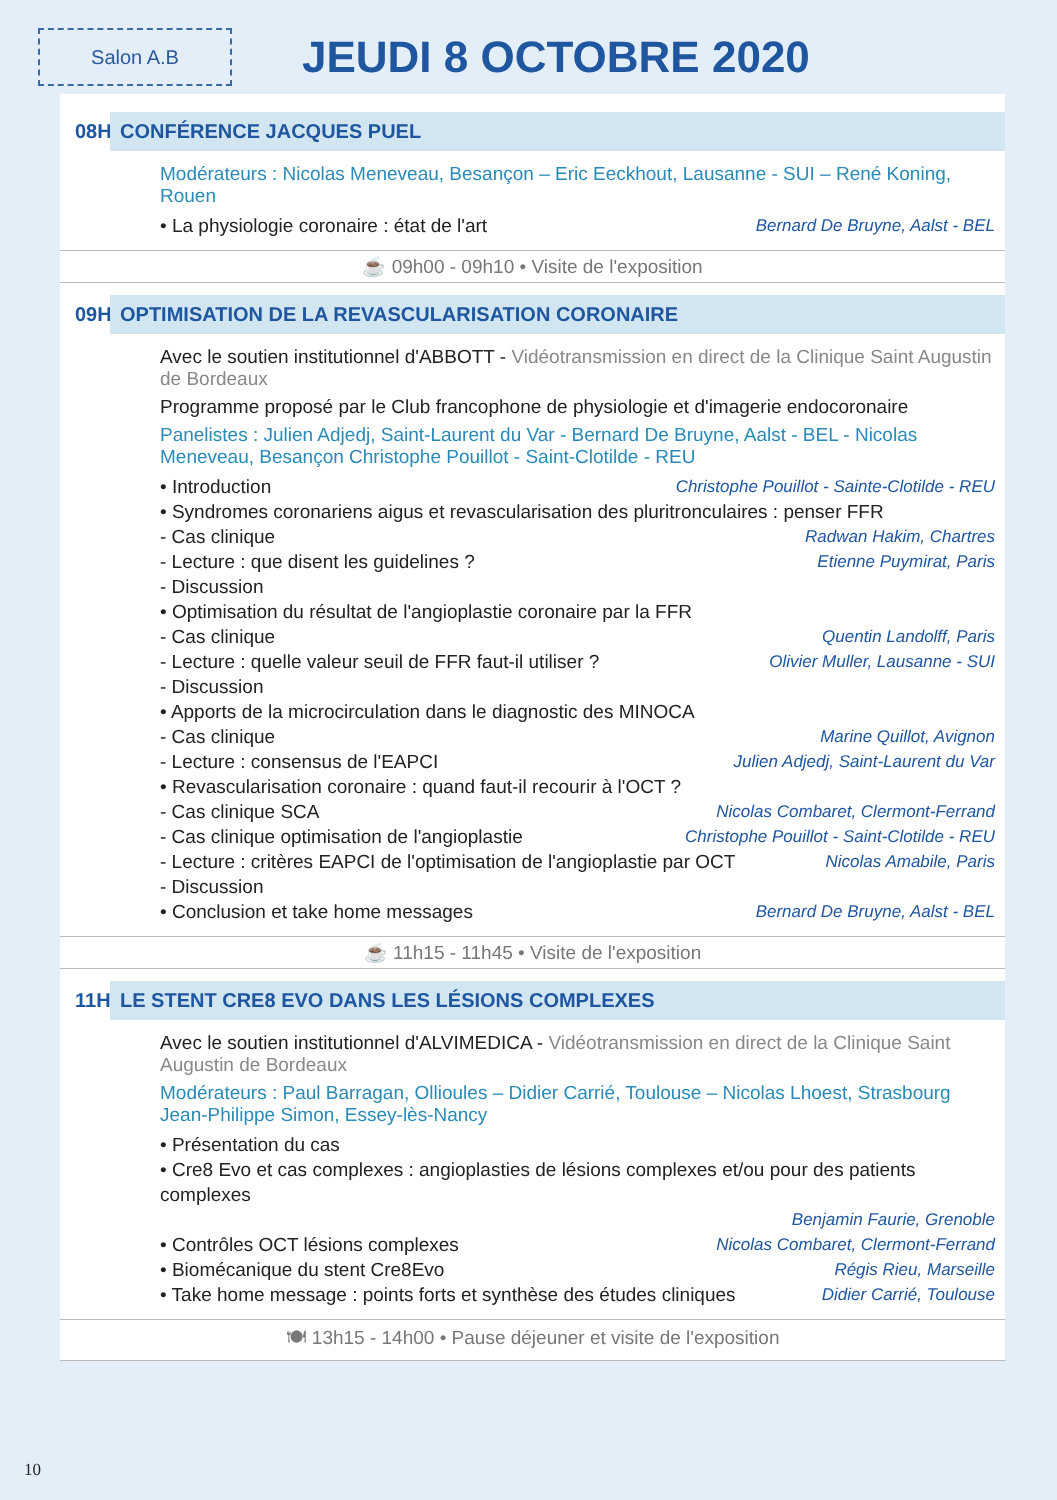Salon A.B
JEUDI 8 OCTOBRE 2020
08H30 CONFÉRENCE JACQUES PUEL
Modérateurs : Nicolas Meneveau, Besançon – Eric Eeckhout, Lausanne - SUI – René Koning, Rouen
• La physiologie coronaire : état de l'art Bernard De Bruyne, Aalst - BEL
☕ 09h00 - 09h10 • Visite de l'exposition
09H10 OPTIMISATION DE LA REVASCULARISATION CORONAIRE
Avec le soutien institutionnel d'ABBOTT - Vidéotransmission en direct de la Clinique Saint Augustin de Bordeaux
Programme proposé par le Club francophone de physiologie et d'imagerie endocoronaire
Panelistes : Julien Adjedj, Saint-Laurent du Var - Bernard De Bruyne, Aalst - BEL - Nicolas Meneveau, Besançon Christophe Pouillot - Saint-Clotilde - REU
• Introduction Christophe Pouillot - Sainte-Clotilde - REU
• Syndromes coronariens aigus et revascularisation des pluritronculaires : penser FFR
- Cas clinique Radwan Hakim, Chartres
- Lecture : que disent les guidelines ? Etienne Puymirat, Paris
- Discussion
• Optimisation du résultat de l'angioplastie coronaire par la FFR
- Cas clinique Quentin Landolff, Paris
- Lecture : quelle valeur seuil de FFR faut-il utiliser ? Olivier Muller, Lausanne - SUI
- Discussion
• Apports de la microcirculation dans le diagnostic des MINOCA
- Cas clinique Marine Quillot, Avignon
- Lecture : consensus de l'EAPCI Julien Adjedj, Saint-Laurent du Var
• Revascularisation coronaire : quand faut-il recourir à l'OCT ?
- Cas clinique SCA Nicolas Combaret, Clermont-Ferrand
- Cas clinique optimisation de l'angioplastie Christophe Pouillot - Saint-Clotilde - REU
- Lecture : critères EAPCI de l'optimisation de l'angioplastie par OCT Nicolas Amabile, Paris
- Discussion
• Conclusion et take home messages Bernard De Bruyne, Aalst - BEL
☕ 11h15 - 11h45 • Visite de l'exposition
11H45 LE STENT CRE8 EVO DANS LES LÉSIONS COMPLEXES
Avec le soutien institutionnel d'ALVIMEDICA - Vidéotransmission en direct de la Clinique Saint Augustin de Bordeaux
Modérateurs : Paul Barragan, Ollioules – Didier Carrié, Toulouse – Nicolas Lhoest, Strasbourg Jean-Philippe Simon, Essey-lès-Nancy
• Présentation du cas
• Cre8 Evo et cas complexes : angioplasties de lésions complexes et/ou pour des patients complexes
Benjamin Faurie, Grenoble
• Contrôles OCT lésions complexes Nicolas Combaret, Clermont-Ferrand
• Biomécanique du stent Cre8Evo Régis Rieu, Marseille
• Take home message : points forts et synthèse des études cliniques Didier Carrié, Toulouse
🍽 13h15 - 14h00 • Pause déjeuner et visite de l'exposition
10